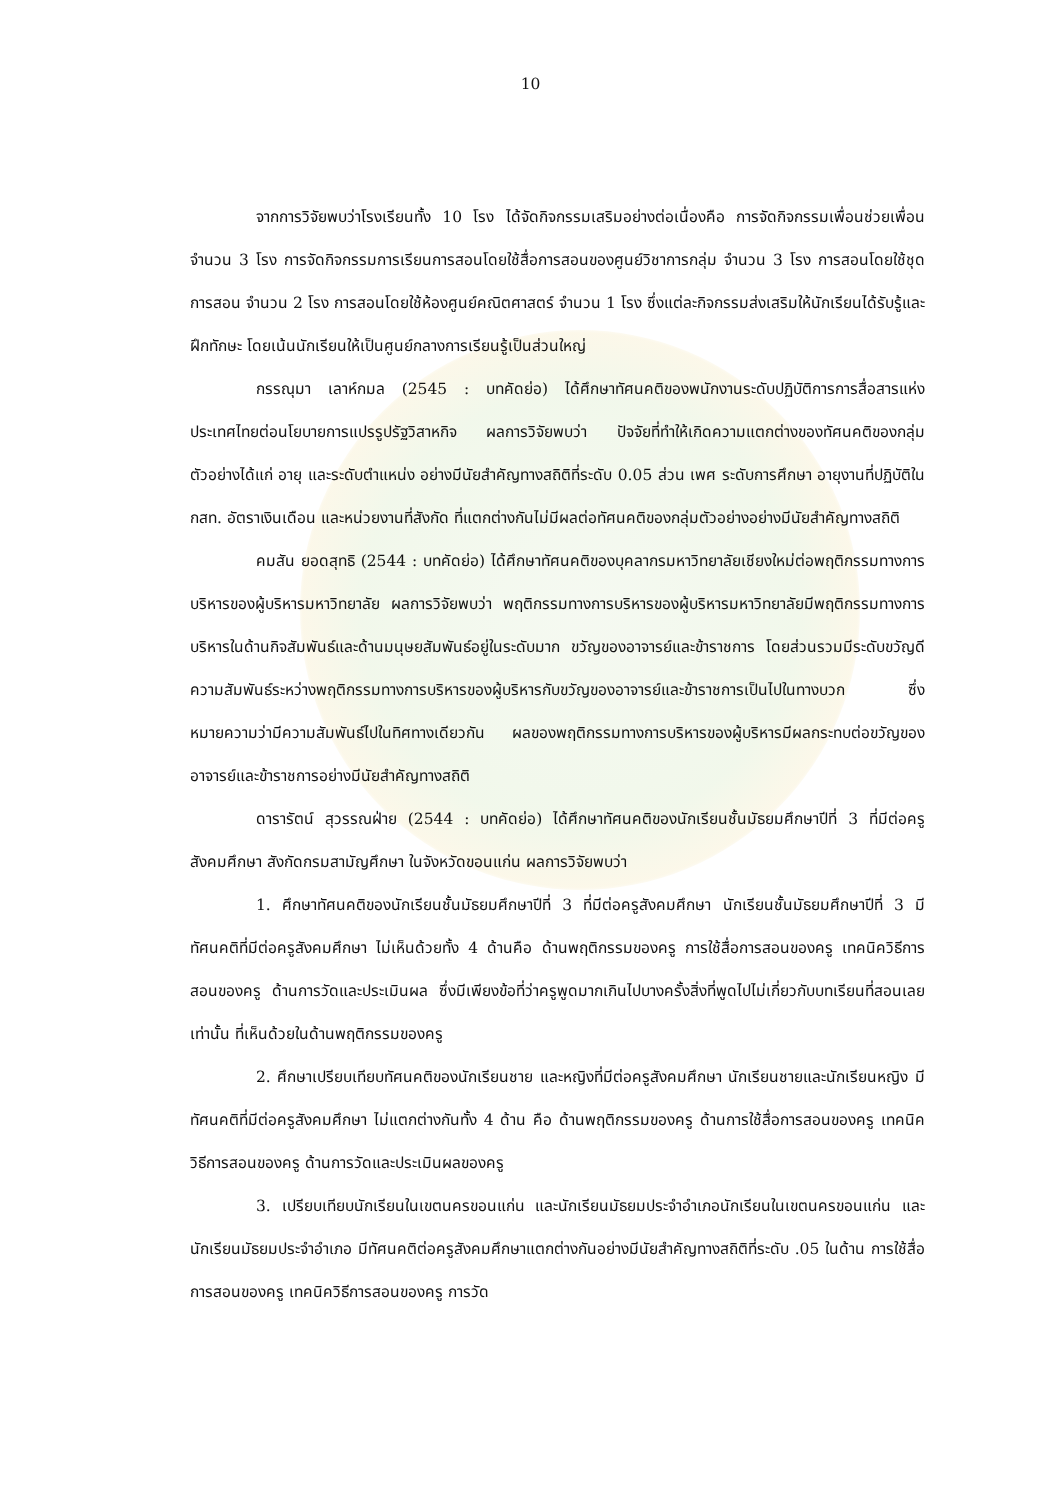10
จากการวิจัยพบว่าโรงเรียนทั้ง 10 โรง ได้จัดกิจกรรมเสริมอย่างต่อเนื่องคือ การจัดกิจกรรมเพื่อนช่วยเพื่อน จำนวน 3 โรง การจัดกิจกรรมการเรียนการสอนโดยใช้สื่อการสอนของศูนย์วิชาการกลุ่ม จำนวน 3 โรง การสอนโดยใช้ชุดการสอน จำนวน 2 โรง การสอนโดยใช้ห้องศูนย์คณิตศาสตร์ จำนวน 1 โรง ซึ่งแต่ละกิจกรรมส่งเสริมให้นักเรียนได้รับรู้และฝึกทักษะ โดยเน้นนักเรียนให้เป็นศูนย์กลางการเรียนรู้เป็นส่วนใหญ่
กรรณุมา เลาห์กมล (2545 : บทคัดย่อ) ได้ศึกษาทัศนคติของพนักงานระดับปฏิบัติการการสื่อสารแห่งประเทศไทยต่อนโยบายการแปรรูปรัฐวิสาหกิจ ผลการวิจัยพบว่า ปัจจัยที่ทำให้เกิดความแตกต่างของทัศนคติของกลุ่มตัวอย่างได้แก่ อายุ และระดับตำแหน่ง อย่างมีนัยสำคัญทางสถิติที่ระดับ 0.05 ส่วน เพศ ระดับการศึกษา อายุงานที่ปฏิบัติใน กสท. อัตราเงินเดือน และหน่วยงานที่สังกัด ที่แตกต่างกันไม่มีผลต่อทัศนคติของกลุ่มตัวอย่างอย่างมีนัยสำคัญทางสถิติ
คมสัน ยอดสุทธิ (2544 : บทคัดย่อ) ได้ศึกษาทัศนคติของบุคลากรมหาวิทยาลัยเชียงใหม่ต่อพฤติกรรมทางการบริหารของผู้บริหารมหาวิทยาลัย ผลการวิจัยพบว่า พฤติกรรมทางการบริหารของผู้บริหารมหาวิทยาลัยมีพฤติกรรมทางการบริหารในด้านกิจสัมพันธ์และด้านมนุษยสัมพันธ์อยู่ในระดับมาก ขวัญของอาจารย์และข้าราชการ โดยส่วนรวมมีระดับขวัญดี ความสัมพันธ์ระหว่างพฤติกรรมทางการบริหารของผู้บริหารกับขวัญของอาจารย์และข้าราชการเป็นไปในทางบวก ซึ่งหมายความว่ามีความสัมพันธ์ไปในทิศทางเดียวกัน ผลของพฤติกรรมทางการบริหารของผู้บริหารมีผลกระทบต่อขวัญของอาจารย์และข้าราชการอย่างมีนัยสำคัญทางสถิติ
ดารารัตน์ สุวรรณฝ่าย (2544 : บทคัดย่อ) ได้ศึกษาทัศนคติของนักเรียนชั้นมัธยมศึกษาปีที่ 3 ที่มีต่อครูสังคมศึกษา สังกัดกรมสามัญศึกษา ในจังหวัดขอนแก่น ผลการวิจัยพบว่า
1. ศึกษาทัศนคติของนักเรียนชั้นมัธยมศึกษาปีที่ 3 ที่มีต่อครูสังคมศึกษา นักเรียนชั้นมัธยมศึกษาปีที่ 3 มีทัศนคติที่มีต่อครูสังคมศึกษา ไม่เห็นด้วยทั้ง 4 ด้านคือ ด้านพฤติกรรมของครู การใช้สื่อการสอนของครู เทคนิควิธีการสอนของครู ด้านการวัดและประเมินผล ซึ่งมีเพียงข้อที่ว่าครูพูดมากเกินไปบางครั้งสิ่งที่พูดไปไม่เกี่ยวกับบทเรียนที่สอนเลยเท่านั้น ที่เห็นด้วยในด้านพฤติกรรมของครู
2. ศึกษาเปรียบเทียบทัศนคติของนักเรียนชาย และหญิงที่มีต่อครูสังคมศึกษา นักเรียนชายและนักเรียนหญิง มีทัศนคติที่มีต่อครูสังคมศึกษา ไม่แตกต่างกันทั้ง 4 ด้าน คือ ด้านพฤติกรรมของครู ด้านการใช้สื่อการสอนของครู เทคนิควิธีการสอนของครู ด้านการวัดและประเมินผลของครู
3. เปรียบเทียบนักเรียนในเขตนครขอนแก่น และนักเรียนมัธยมประจำอำเภอนักเรียนในเขตนครขอนแก่น และนักเรียนมัธยมประจำอำเภอ มีทัศนคติต่อครูสังคมศึกษาแตกต่างกันอย่างมีนัยสำคัญทางสถิติที่ระดับ .05 ในด้าน การใช้สื่อการสอนของครู เทคนิควิธีการสอนของครู การวัด